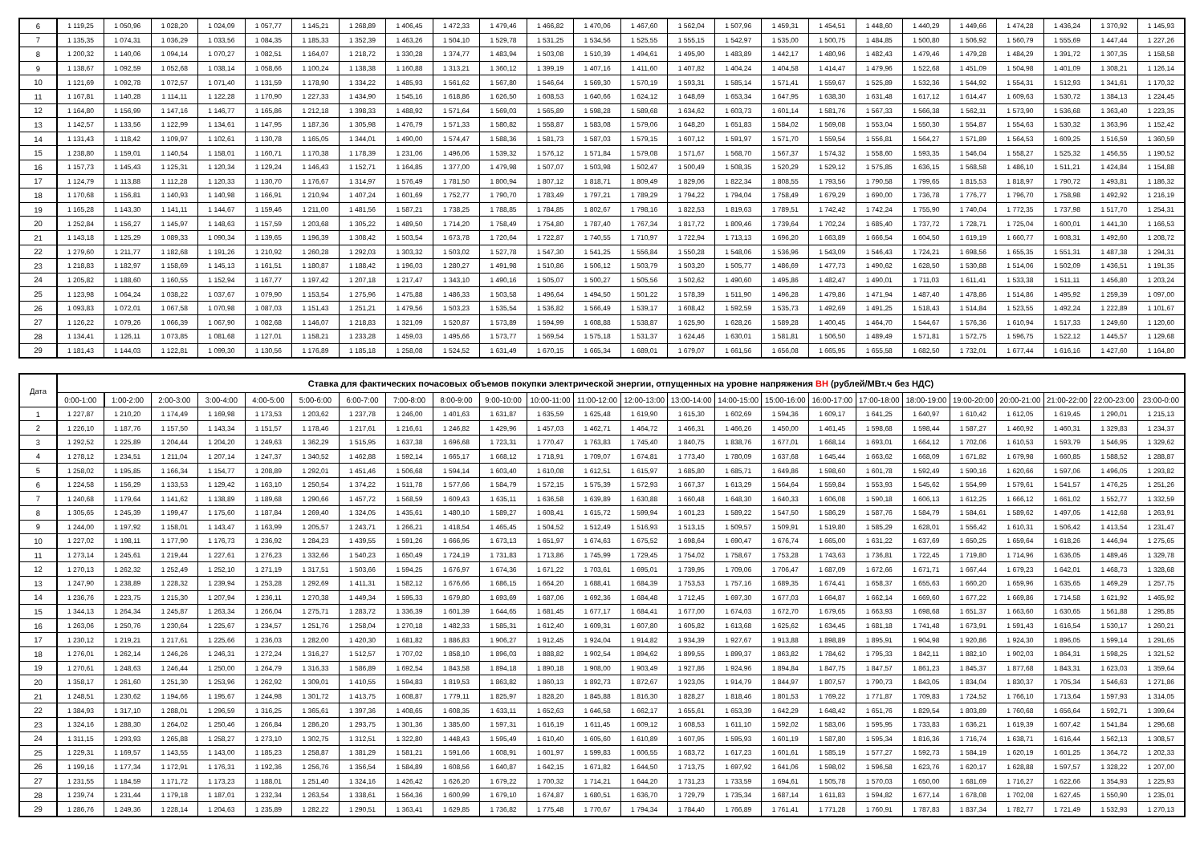| 6 | 1 119,25 | 1 050,96 | 1 028,20 | 1 024,09 | 1 057,77 | 1 145,21 | 1 268,89 | 1 406,45 | 1 472,33 | 1 479,46 | 1 466,82 | 1 470,06 | 1 467,60 | 1 562,04 | 1 507,96 | 1 459,31 | 1 454,51 | 1 448,60 | 1 440,29 | 1 449,66 | 1 474,28 | 1 436,24 | 1 370,92 | 1 145,93 |
| 7 | 1 135,35 | 1 074,31 | 1 036,29 | 1 033,56 | 1 084,35 | 1 185,33 | 1 352,39 | 1 463,26 | 1 504,10 | 1 529,78 | 1 531,25 | 1 534,56 | 1 525,55 | 1 555,15 | 1 542,97 | 1 535,00 | 1 500,75 | 1 484,85 | 1 500,80 | 1 506,92 | 1 560,79 | 1 555,69 | 1 447,44 | 1 227,26 |
| 8 | 1 200,32 | 1 140,06 | 1 094,14 | 1 070,27 | 1 082,51 | 1 164,07 | 1 218,72 | 1 330,28 | 1 374,77 | 1 483,94 | 1 503,08 | 1 510,39 | 1 494,61 | 1 495,90 | 1 483,89 | 1 442,17 | 1 480,96 | 1 482,43 | 1 479,46 | 1 479,28 | 1 484,29 | 1 391,72 | 1 307,35 | 1 158,58 |
| 9 | 1 138,67 | 1 092,59 | 1 052,68 | 1 038,14 | 1 058,66 | 1 100,24 | 1 138,38 | 1 160,88 | 1 313,21 | 1 360,12 | 1 399,19 | 1 407,16 | 1 411,60 | 1 407,82 | 1 404,24 | 1 404,58 | 1 414,47 | 1 479,96 | 1 522,68 | 1 451,09 | 1 504,98 | 1 401,09 | 1 308,21 | 1 126,14 |
| 10 | 1 121,69 | 1 092,78 | 1 072,57 | 1 071,40 | 1 131,59 | 1 178,90 | 1 334,22 | 1 485,93 | 1 561,62 | 1 567,80 | 1 546,64 | 1 569,30 | 1 570,19 | 1 593,31 | 1 585,14 | 1 571,41 | 1 559,67 | 1 525,89 | 1 532,36 | 1 544,92 | 1 554,31 | 1 512,93 | 1 341,61 | 1 170,32 |
| 11 | 1 167,81 | 1 140,28 | 1 114,11 | 1 122,28 | 1 170,90 | 1 227,33 | 1 434,90 | 1 545,16 | 1 618,86 | 1 626,50 | 1 608,53 | 1 640,66 | 1 624,12 | 1 648,69 | 1 653,34 | 1 647,95 | 1 638,30 | 1 631,48 | 1 617,12 | 1 614,47 | 1 609,63 | 1 530,72 | 1 384,13 | 1 224,45 |
| 12 | 1 164,80 | 1 156,99 | 1 147,16 | 1 146,77 | 1 165,86 | 1 212,18 | 1 398,33 | 1 488,92 | 1 571,64 | 1 569,03 | 1 565,89 | 1 598,28 | 1 589,68 | 1 634,62 | 1 603,73 | 1 601,14 | 1 581,76 | 1 567,33 | 1 566,38 | 1 562,11 | 1 573,90 | 1 536,68 | 1 363,40 | 1 223,35 |
| 13 | 1 142,57 | 1 133,56 | 1 122,99 | 1 134,61 | 1 147,95 | 1 187,36 | 1 305,98 | 1 476,79 | 1 571,33 | 1 580,82 | 1 558,87 | 1 583,08 | 1 579,06 | 1 648,20 | 1 651,83 | 1 584,02 | 1 569,08 | 1 553,04 | 1 550,30 | 1 554,87 | 1 554,63 | 1 530,32 | 1 363,96 | 1 152,42 |
| 14 | 1 131,43 | 1 118,42 | 1 109,97 | 1 102,61 | 1 130,78 | 1 165,05 | 1 344,01 | 1 490,00 | 1 574,47 | 1 588,36 | 1 581,73 | 1 587,03 | 1 579,15 | 1 607,12 | 1 591,97 | 1 571,70 | 1 559,54 | 1 556,81 | 1 564,27 | 1 571,89 | 1 564,53 | 1 609,25 | 1 516,59 | 1 360,59 |
| 15 | 1 238,80 | 1 159,01 | 1 140,54 | 1 158,01 | 1 160,71 | 1 170,38 | 1 178,39 | 1 231,06 | 1 496,06 | 1 539,32 | 1 576,12 | 1 571,84 | 1 579,08 | 1 571,67 | 1 568,70 | 1 567,37 | 1 574,32 | 1 558,60 | 1 593,35 | 1 546,04 | 1 558,27 | 1 525,32 | 1 456,55 | 1 190,52 |
| 16 | 1 157,73 | 1 145,43 | 1 125,31 | 1 120,34 | 1 129,24 | 1 146,43 | 1 152,71 | 1 164,85 | 1 377,00 | 1 479,98 | 1 507,07 | 1 503,98 | 1 502,47 | 1 500,49 | 1 508,35 | 1 520,29 | 1 529,12 | 1 575,85 | 1 636,15 | 1 568,58 | 1 486,10 | 1 511,21 | 1 424,84 | 1 154,88 |
| 17 | 1 124,79 | 1 113,88 | 1 112,28 | 1 120,33 | 1 130,70 | 1 176,67 | 1 314,97 | 1 576,49 | 1 781,50 | 1 800,94 | 1 807,12 | 1 818,71 | 1 809,49 | 1 829,06 | 1 822,34 | 1 808,55 | 1 793,56 | 1 790,58 | 1 799,65 | 1 815,53 | 1 818,97 | 1 790,72 | 1 493,81 | 1 186,32 |
| 18 | 1 170,68 | 1 156,81 | 1 140,93 | 1 140,98 | 1 166,91 | 1 210,94 | 1 407,24 | 1 601,69 | 1 752,77 | 1 790,70 | 1 783,49 | 1 797,21 | 1 789,29 | 1 794,22 | 1 794,04 | 1 758,49 | 1 679,29 | 1 690,00 | 1 736,78 | 1 776,77 | 1 796,70 | 1 758,98 | 1 492,92 | 1 216,19 |
| 19 | 1 165,28 | 1 143,30 | 1 141,11 | 1 144,67 | 1 159,46 | 1 211,00 | 1 481,56 | 1 587,21 | 1 738,25 | 1 788,85 | 1 784,85 | 1 802,67 | 1 798,16 | 1 822,53 | 1 819,63 | 1 789,51 | 1 742,42 | 1 742,24 | 1 755,90 | 1 740,04 | 1 772,35 | 1 737,98 | 1 517,70 | 1 254,31 |
| 20 | 1 252,84 | 1 156,27 | 1 145,97 | 1 148,63 | 1 157,59 | 1 203,68 | 1 305,22 | 1 489,50 | 1 714,20 | 1 758,49 | 1 754,80 | 1 787,40 | 1 767,34 | 1 817,72 | 1 809,46 | 1 739,64 | 1 702,24 | 1 685,40 | 1 737,72 | 1 728,71 | 1 725,04 | 1 600,01 | 1 441,30 | 1 166,53 |
| 21 | 1 143,18 | 1 125,29 | 1 089,33 | 1 090,34 | 1 139,65 | 1 196,39 | 1 308,42 | 1 503,54 | 1 673,78 | 1 720,64 | 1 722,87 | 1 740,55 | 1 710,97 | 1 722,94 | 1 713,13 | 1 696,20 | 1 663,89 | 1 666,54 | 1 604,50 | 1 619,19 | 1 660,77 | 1 608,31 | 1 492,60 | 1 208,72 |
| 22 | 1 279,60 | 1 211,77 | 1 182,68 | 1 191,26 | 1 210,92 | 1 260,28 | 1 292,03 | 1 303,32 | 1 503,02 | 1 527,78 | 1 547,30 | 1 541,25 | 1 556,84 | 1 550,28 | 1 548,06 | 1 536,96 | 1 543,09 | 1 546,43 | 1 724,21 | 1 698,56 | 1 655,35 | 1 551,31 | 1 487,38 | 1 294,31 |
| 23 | 1 218,83 | 1 182,97 | 1 158,69 | 1 145,13 | 1 161,51 | 1 180,87 | 1 188,42 | 1 196,03 | 1 280,27 | 1 491,98 | 1 510,86 | 1 506,12 | 1 503,79 | 1 503,20 | 1 505,77 | 1 486,69 | 1 477,73 | 1 490,62 | 1 628,50 | 1 530,88 | 1 514,06 | 1 502,09 | 1 436,51 | 1 191,35 |
| 24 | 1 205,82 | 1 188,60 | 1 160,55 | 1 152,94 | 1 167,77 | 1 197,42 | 1 207,18 | 1 217,47 | 1 343,10 | 1 490,16 | 1 505,07 | 1 500,27 | 1 505,56 | 1 502,62 | 1 490,60 | 1 495,86 | 1 482,47 | 1 490,01 | 1 711,03 | 1 611,41 | 1 533,38 | 1 511,11 | 1 456,80 | 1 203,24 |
| 25 | 1 123,98 | 1 064,24 | 1 038,22 | 1 037,67 | 1 079,90 | 1 153,54 | 1 275,96 | 1 475,88 | 1 486,33 | 1 503,58 | 1 496,64 | 1 494,50 | 1 501,22 | 1 578,39 | 1 511,90 | 1 496,28 | 1 479,86 | 1 471,94 | 1 487,40 | 1 478,86 | 1 514,86 | 1 495,92 | 1 259,39 | 1 097,00 |
| 26 | 1 093,83 | 1 072,01 | 1 067,58 | 1 070,98 | 1 087,03 | 1 151,43 | 1 251,21 | 1 479,56 | 1 503,23 | 1 535,54 | 1 536,82 | 1 566,49 | 1 539,17 | 1 608,42 | 1 592,59 | 1 535,73 | 1 492,69 | 1 491,25 | 1 518,43 | 1 514,84 | 1 523,55 | 1 492,24 | 1 222,89 | 1 101,67 |
| 27 | 1 126,22 | 1 079,26 | 1 066,39 | 1 067,90 | 1 082,68 | 1 146,07 | 1 218,83 | 1 321,09 | 1 520,87 | 1 573,89 | 1 594,99 | 1 608,88 | 1 538,87 | 1 625,90 | 1 628,26 | 1 589,28 | 1 400,45 | 1 464,70 | 1 544,67 | 1 576,36 | 1 610,94 | 1 517,33 | 1 249,60 | 1 120,60 |
| 28 | 1 134,41 | 1 126,11 | 1 073,85 | 1 081,68 | 1 127,01 | 1 158,21 | 1 233,28 | 1 459,03 | 1 495,66 | 1 573,77 | 1 569,54 | 1 575,18 | 1 531,37 | 1 624,46 | 1 630,01 | 1 581,81 | 1 506,50 | 1 489,49 | 1 571,81 | 1 572,75 | 1 596,75 | 1 522,12 | 1 445,57 | 1 129,68 |
| 29 | 1 181,43 | 1 144,03 | 1 122,81 | 1 099,30 | 1 130,56 | 1 176,89 | 1 185,18 | 1 258,08 | 1 524,52 | 1 631,49 | 1 670,15 | 1 665,34 | 1 689,01 | 1 679,07 | 1 661,56 | 1 656,08 | 1 665,95 | 1 655,58 | 1 682,50 | 1 732,01 | 1 677,44 | 1 616,16 | 1 427,60 | 1 164,80 |
| Дата | Ставка для фактических почасовых объемов покупки электрической энергии, отпущенных на уровне напряжения ВН (рублей/МВт.ч без НДС) | | | | | | | | | | | | | | | | | | | | | | | |
| --- | --- | --- | --- | --- | --- | --- | --- | --- | --- | --- | --- | --- | --- | --- | --- | --- | --- | --- | --- | --- | --- | --- | --- | --- |
| | 0:00-1:00 | 1:00-2:00 | 2:00-3:00 | 3:00-4:00 | 4:00-5:00 | 5:00-6:00 | 6:00-7:00 | 7:00-8:00 | 8:00-9:00 | 9:00-10:00 | 10:00-11:00 | 11:00-12:00 | 12:00-13:00 | 13:00-14:00 | 14:00-15:00 | 15:00-16:00 | 16:00-17:00 | 17:00-18:00 | 18:00-19:00 | 19:00-20:00 | 20:00-21:00 | 21:00-22:00 | 22:00-23:00 | 23:00-0:00 |
| 1 | 1 227,87 | 1 210,20 | 1 174,49 | 1 169,98 | 1 173,53 | 1 203,62 | 1 237,78 | 1 246,00 | 1 401,63 | 1 631,87 | 1 635,59 | 1 625,48 | 1 619,90 | 1 615,30 | 1 602,69 | 1 594,36 | 1 609,17 | 1 641,25 | 1 640,97 | 1 610,42 | 1 612,05 | 1 619,45 | 1 290,01 | 1 215,13 |
| 2 | 1 226,10 | 1 187,76 | 1 157,50 | 1 143,34 | 1 151,57 | 1 178,46 | 1 217,61 | 1 216,61 | 1 246,82 | 1 429,96 | 1 457,03 | 1 462,71 | 1 464,72 | 1 466,31 | 1 466,26 | 1 450,00 | 1 461,45 | 1 598,68 | 1 598,44 | 1 587,27 | 1 460,92 | 1 460,31 | 1 329,83 | 1 234,37 |
| 3 | 1 292,52 | 1 225,89 | 1 204,44 | 1 204,20 | 1 249,63 | 1 362,29 | 1 515,95 | 1 637,38 | 1 696,68 | 1 723,31 | 1 770,47 | 1 763,83 | 1 745,40 | 1 840,75 | 1 838,76 | 1 677,01 | 1 668,14 | 1 693,01 | 1 664,12 | 1 702,06 | 1 610,53 | 1 593,79 | 1 546,95 | 1 329,62 |
| 4 | 1 278,12 | 1 234,51 | 1 211,04 | 1 207,14 | 1 247,37 | 1 340,52 | 1 462,88 | 1 592,14 | 1 665,17 | 1 668,12 | 1 718,91 | 1 709,07 | 1 674,81 | 1 773,40 | 1 780,09 | 1 637,68 | 1 645,44 | 1 663,62 | 1 668,09 | 1 671,82 | 1 679,98 | 1 660,85 | 1 588,52 | 1 288,87 |
| 5 | 1 258,02 | 1 195,85 | 1 166,34 | 1 154,77 | 1 208,89 | 1 292,01 | 1 451,46 | 1 506,68 | 1 594,14 | 1 603,40 | 1 610,08 | 1 612,51 | 1 615,97 | 1 685,80 | 1 685,71 | 1 649,86 | 1 598,60 | 1 601,78 | 1 592,49 | 1 590,16 | 1 620,66 | 1 597,06 | 1 496,05 | 1 293,82 |
| 6 | 1 224,58 | 1 156,29 | 1 133,53 | 1 129,42 | 1 163,10 | 1 250,54 | 1 374,22 | 1 511,78 | 1 577,66 | 1 584,79 | 1 572,15 | 1 575,39 | 1 572,93 | 1 667,37 | 1 613,29 | 1 564,64 | 1 559,84 | 1 553,93 | 1 545,62 | 1 554,99 | 1 579,61 | 1 541,57 | 1 476,25 | 1 251,26 |
| 7 | 1 240,68 | 1 179,64 | 1 141,62 | 1 138,89 | 1 189,68 | 1 290,66 | 1 457,72 | 1 568,59 | 1 609,43 | 1 635,11 | 1 636,58 | 1 639,89 | 1 630,88 | 1 660,48 | 1 648,30 | 1 640,33 | 1 606,08 | 1 590,18 | 1 606,13 | 1 612,25 | 1 666,12 | 1 661,02 | 1 552,77 | 1 332,59 |
| 8 | 1 305,65 | 1 245,39 | 1 199,47 | 1 175,60 | 1 187,84 | 1 269,40 | 1 324,05 | 1 435,61 | 1 480,10 | 1 589,27 | 1 608,41 | 1 615,72 | 1 599,94 | 1 601,23 | 1 589,22 | 1 547,50 | 1 586,29 | 1 587,76 | 1 584,79 | 1 584,61 | 1 589,62 | 1 497,05 | 1 412,68 | 1 263,91 |
| 9 | 1 244,00 | 1 197,92 | 1 158,01 | 1 143,47 | 1 163,99 | 1 205,57 | 1 243,71 | 1 266,21 | 1 418,54 | 1 465,45 | 1 504,52 | 1 512,49 | 1 516,93 | 1 513,15 | 1 509,57 | 1 509,91 | 1 519,80 | 1 585,29 | 1 628,01 | 1 556,42 | 1 610,31 | 1 506,42 | 1 413,54 | 1 231,47 |
| 10 | 1 227,02 | 1 198,11 | 1 177,90 | 1 176,73 | 1 236,92 | 1 284,23 | 1 439,55 | 1 591,26 | 1 666,95 | 1 673,13 | 1 651,97 | 1 674,63 | 1 675,52 | 1 698,64 | 1 690,47 | 1 676,74 | 1 665,00 | 1 631,22 | 1 637,69 | 1 650,25 | 1 659,64 | 1 618,26 | 1 446,94 | 1 275,65 |
| 11 | 1 273,14 | 1 245,61 | 1 219,44 | 1 227,61 | 1 276,23 | 1 332,66 | 1 540,23 | 1 650,49 | 1 724,19 | 1 731,83 | 1 713,86 | 1 745,99 | 1 729,45 | 1 754,02 | 1 758,67 | 1 753,28 | 1 743,63 | 1 736,81 | 1 722,45 | 1 719,80 | 1 714,96 | 1 636,05 | 1 489,46 | 1 329,78 |
| 12 | 1 270,13 | 1 262,32 | 1 252,49 | 1 252,10 | 1 271,19 | 1 317,51 | 1 503,66 | 1 594,25 | 1 676,97 | 1 674,36 | 1 671,22 | 1 703,61 | 1 695,01 | 1 739,95 | 1 709,06 | 1 706,47 | 1 687,09 | 1 672,66 | 1 671,71 | 1 667,44 | 1 679,23 | 1 642,01 | 1 468,73 | 1 328,68 |
| 13 | 1 247,90 | 1 238,89 | 1 228,32 | 1 239,94 | 1 253,28 | 1 292,69 | 1 411,31 | 1 582,12 | 1 676,66 | 1 686,15 | 1 664,20 | 1 688,41 | 1 684,39 | 1 753,53 | 1 757,16 | 1 689,35 | 1 674,41 | 1 658,37 | 1 655,63 | 1 660,20 | 1 659,96 | 1 635,65 | 1 469,29 | 1 257,75 |
| 14 | 1 236,76 | 1 223,75 | 1 215,30 | 1 207,94 | 1 236,11 | 1 270,38 | 1 449,34 | 1 595,33 | 1 679,80 | 1 693,69 | 1 687,06 | 1 692,36 | 1 684,48 | 1 712,45 | 1 697,30 | 1 677,03 | 1 664,87 | 1 662,14 | 1 669,60 | 1 677,22 | 1 669,86 | 1 714,58 | 1 621,92 | 1 465,92 |
| 15 | 1 344,13 | 1 264,34 | 1 245,87 | 1 263,34 | 1 266,04 | 1 275,71 | 1 283,72 | 1 336,39 | 1 601,39 | 1 644,65 | 1 681,45 | 1 677,17 | 1 684,41 | 1 677,00 | 1 674,03 | 1 672,70 | 1 679,65 | 1 663,93 | 1 698,68 | 1 651,37 | 1 663,60 | 1 630,65 | 1 561,88 | 1 295,85 |
| 16 | 1 263,06 | 1 250,76 | 1 230,64 | 1 225,67 | 1 234,57 | 1 251,76 | 1 258,04 | 1 270,18 | 1 482,33 | 1 585,31 | 1 612,40 | 1 609,31 | 1 607,80 | 1 605,82 | 1 613,68 | 1 625,62 | 1 634,45 | 1 681,18 | 1 741,48 | 1 673,91 | 1 591,43 | 1 616,54 | 1 530,17 | 1 260,21 |
| 17 | 1 230,12 | 1 219,21 | 1 217,61 | 1 225,66 | 1 236,03 | 1 282,00 | 1 420,30 | 1 681,82 | 1 886,83 | 1 906,27 | 1 912,45 | 1 924,04 | 1 914,82 | 1 934,39 | 1 927,67 | 1 913,88 | 1 898,89 | 1 895,91 | 1 904,98 | 1 920,86 | 1 924,30 | 1 896,05 | 1 599,14 | 1 291,65 |
| 18 | 1 276,01 | 1 262,14 | 1 246,26 | 1 246,31 | 1 272,24 | 1 316,27 | 1 512,57 | 1 707,02 | 1 858,10 | 1 896,03 | 1 888,82 | 1 902,54 | 1 894,62 | 1 899,55 | 1 899,37 | 1 863,82 | 1 784,62 | 1 795,33 | 1 842,11 | 1 882,10 | 1 902,03 | 1 864,31 | 1 598,25 | 1 321,52 |
| 19 | 1 270,61 | 1 248,63 | 1 246,44 | 1 250,00 | 1 264,79 | 1 316,33 | 1 586,89 | 1 692,54 | 1 843,58 | 1 894,18 | 1 890,18 | 1 908,00 | 1 903,49 | 1 927,86 | 1 924,96 | 1 894,84 | 1 847,75 | 1 847,57 | 1 861,23 | 1 845,37 | 1 877,68 | 1 843,31 | 1 623,03 | 1 359,64 |
| 20 | 1 358,17 | 1 261,60 | 1 251,30 | 1 253,96 | 1 262,92 | 1 309,01 | 1 410,55 | 1 594,83 | 1 819,53 | 1 863,82 | 1 860,13 | 1 892,73 | 1 872,67 | 1 923,05 | 1 914,79 | 1 844,97 | 1 807,57 | 1 790,73 | 1 843,05 | 1 834,04 | 1 830,37 | 1 705,34 | 1 546,63 | 1 271,86 |
| 21 | 1 248,51 | 1 230,62 | 1 194,66 | 1 195,67 | 1 244,98 | 1 301,72 | 1 413,75 | 1 608,87 | 1 779,11 | 1 825,97 | 1 828,20 | 1 845,88 | 1 816,30 | 1 828,27 | 1 818,46 | 1 801,53 | 1 769,22 | 1 771,87 | 1 709,83 | 1 724,52 | 1 766,10 | 1 713,64 | 1 597,93 | 1 314,05 |
| 22 | 1 384,93 | 1 317,10 | 1 288,01 | 1 296,59 | 1 316,25 | 1 365,61 | 1 397,36 | 1 408,65 | 1 608,35 | 1 633,11 | 1 652,63 | 1 646,58 | 1 662,17 | 1 655,61 | 1 653,39 | 1 642,29 | 1 648,42 | 1 651,76 | 1 829,54 | 1 803,89 | 1 760,68 | 1 656,64 | 1 592,71 | 1 399,64 |
| 23 | 1 324,16 | 1 288,30 | 1 264,02 | 1 250,46 | 1 266,84 | 1 286,20 | 1 293,75 | 1 301,36 | 1 385,60 | 1 597,31 | 1 616,19 | 1 611,45 | 1 609,12 | 1 608,53 | 1 611,10 | 1 592,02 | 1 583,06 | 1 595,95 | 1 733,83 | 1 636,21 | 1 619,39 | 1 607,42 | 1 541,84 | 1 296,68 |
| 24 | 1 311,15 | 1 293,93 | 1 265,88 | 1 258,27 | 1 273,10 | 1 302,75 | 1 312,51 | 1 322,80 | 1 448,43 | 1 595,49 | 1 610,40 | 1 605,60 | 1 610,89 | 1 607,95 | 1 595,93 | 1 601,19 | 1 587,80 | 1 595,34 | 1 816,36 | 1 716,74 | 1 638,71 | 1 616,44 | 1 562,13 | 1 308,57 |
| 25 | 1 229,31 | 1 169,57 | 1 143,55 | 1 143,00 | 1 185,23 | 1 258,87 | 1 381,29 | 1 581,21 | 1 591,66 | 1 608,91 | 1 601,97 | 1 599,83 | 1 606,55 | 1 683,72 | 1 617,23 | 1 601,61 | 1 585,19 | 1 577,27 | 1 592,73 | 1 584,19 | 1 620,19 | 1 601,25 | 1 364,72 | 1 202,33 |
| 26 | 1 199,16 | 1 177,34 | 1 172,91 | 1 176,31 | 1 192,36 | 1 256,76 | 1 356,54 | 1 584,89 | 1 608,56 | 1 640,87 | 1 642,15 | 1 671,82 | 1 644,50 | 1 713,75 | 1 697,92 | 1 641,06 | 1 598,02 | 1 596,58 | 1 623,76 | 1 620,17 | 1 628,88 | 1 597,57 | 1 328,22 | 1 207,00 |
| 27 | 1 231,55 | 1 184,59 | 1 171,72 | 1 173,23 | 1 188,01 | 1 251,40 | 1 324,16 | 1 426,42 | 1 626,20 | 1 679,22 | 1 700,32 | 1 714,21 | 1 644,20 | 1 731,23 | 1 733,59 | 1 694,61 | 1 505,78 | 1 570,03 | 1 650,00 | 1 681,69 | 1 716,27 | 1 622,66 | 1 354,93 | 1 225,93 |
| 28 | 1 239,74 | 1 231,44 | 1 179,18 | 1 187,01 | 1 232,34 | 1 263,54 | 1 338,61 | 1 564,36 | 1 600,99 | 1 679,10 | 1 674,87 | 1 680,51 | 1 636,70 | 1 729,79 | 1 735,34 | 1 687,14 | 1 611,83 | 1 594,82 | 1 677,14 | 1 678,08 | 1 702,08 | 1 627,45 | 1 550,90 | 1 235,01 |
| 29 | 1 286,76 | 1 249,36 | 1 228,14 | 1 204,63 | 1 235,89 | 1 282,22 | 1 290,51 | 1 363,41 | 1 629,85 | 1 736,82 | 1 775,48 | 1 770,67 | 1 794,34 | 1 784,40 | 1 766,89 | 1 761,41 | 1 771,28 | 1 760,91 | 1 787,83 | 1 837,34 | 1 782,77 | 1 721,49 | 1 532,93 | 1 270,13 |